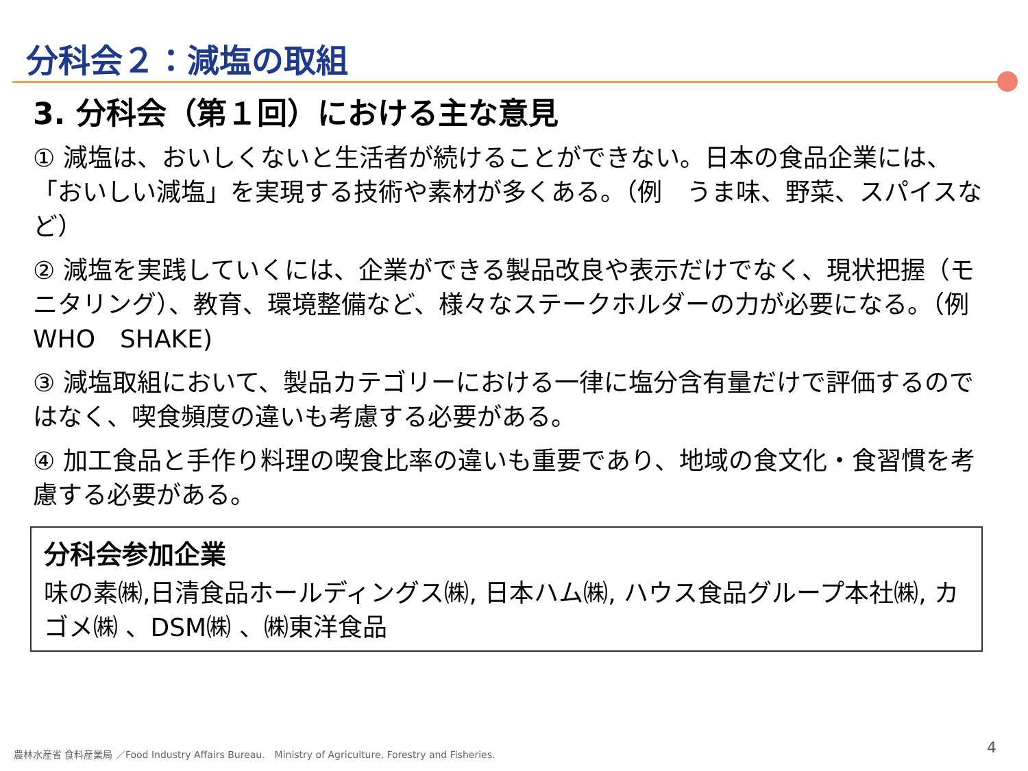分科会２：減塩の取組
3. 分科会（第１回）における主な意見
① 減塩は、おいしくないと生活者が続けることができない。日本の食品企業には、「おいしい減塩」を実現する技術や素材が多くある。（例　うま味、野菜、スパイスなど）
② 減塩を実践していくには、企業ができる製品改良や表示だけでなく、現状把握（モニタリング）、教育、環境整備など、様々なステークホルダーの力が必要になる。（例　WHO　SHAKE)
③ 減塩取組において、製品カテゴリーにおける一律に塩分含有量だけで評価するのではなく、喫食頻度の違いも考慮する必要がある。
④ 加工食品と手作り料理の喫食比率の違いも重要であり、地域の食文化・食習慣を考慮する必要がある。
分科会参加企業
味の素㈱,日清食品ホールディングス㈱, 日本ハム㈱, ハウス食品グループ本社㈱, カゴメ㈱ 、DSM㈱ 、㈱東洋食品
農林水産省 食料産業局 ／Food Industry Affairs Bureau.　Ministry of Agriculture, Forestry and Fisheries.
4